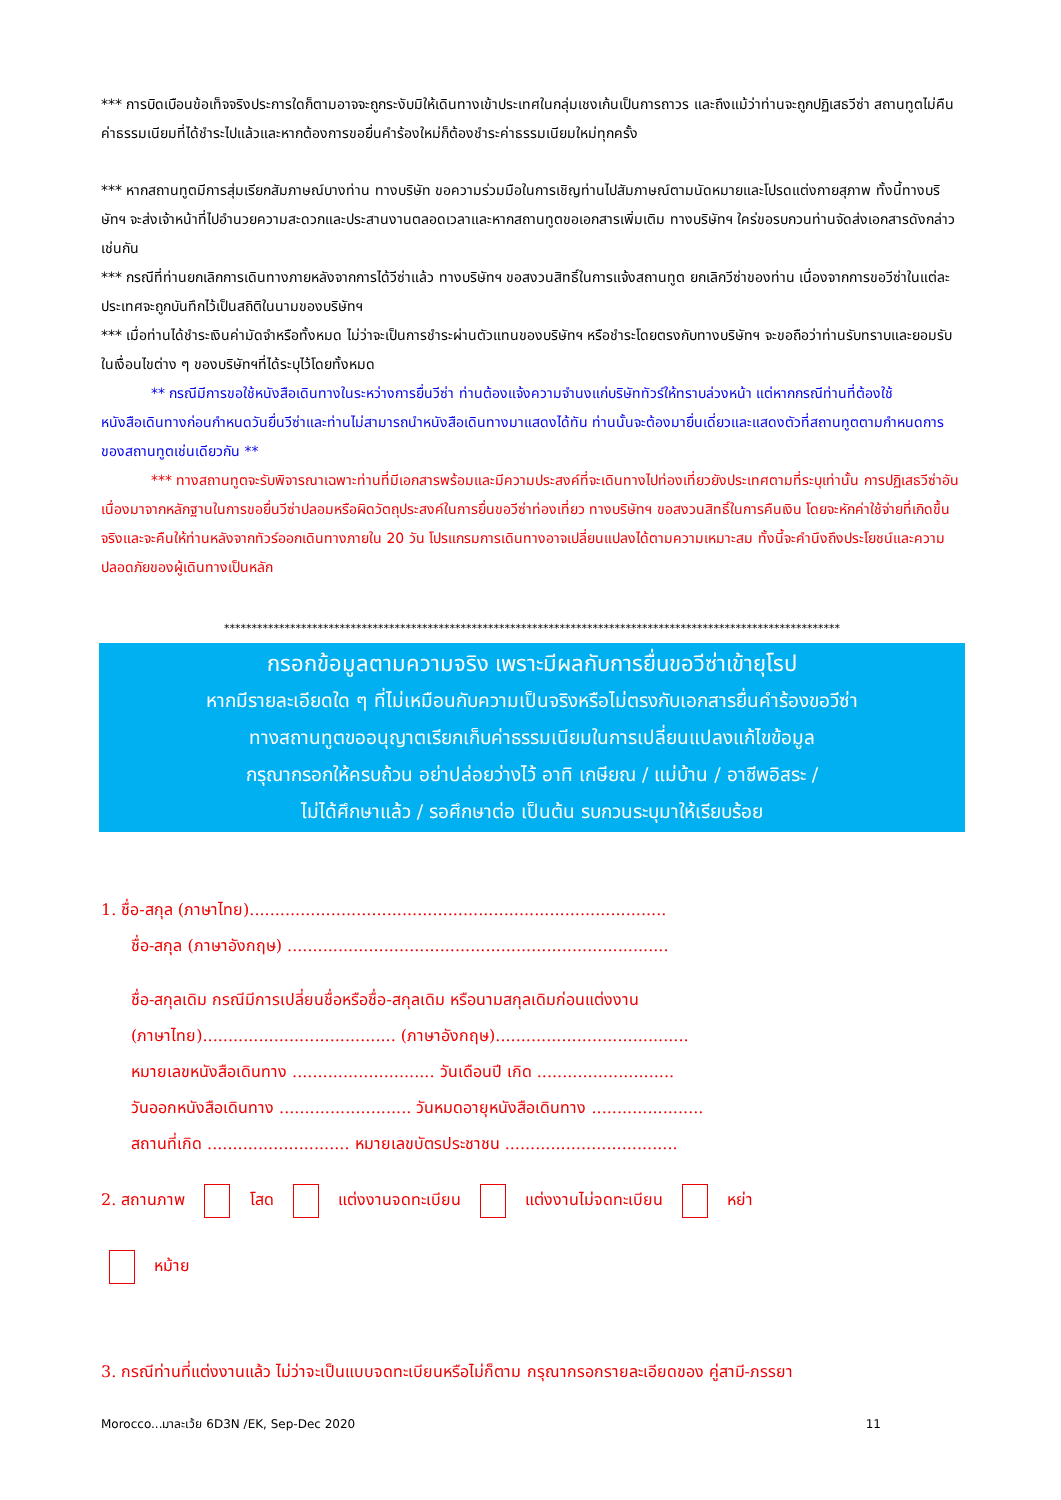*** การบิดเบือนข้อเท็จจริงประการใดก็ตามอาจจะถูกระงับมิให้เดินทางเข้าประเทศในกลุ่มเชงเก้นเป็นการถาวร และถึงแม้ว่าท่านจะถูกปฏิเสธวีซ่า สถานทูตไม่คืนค่าธรรมเนียมที่ได้ชำระไปแล้วและหากต้องการขอยื่นคำร้องใหม่ก็ต้องชำระค่าธรรมเนียมใหม่ทุกครั้ง
*** หากสถานทูตมีการสุ่มเรียกสัมภาษณ์บางท่าน ทางบริษัท ขอความร่วมมือในการเชิญท่านไปสัมภาษณ์ตามนัดหมายและโปรดแต่งกายสุภาพ ทั้งนี้ทางบริษัทฯ จะส่งเจ้าหน้าที่ไปอำนวยความสะดวกและประสานงานตลอดเวลาและหากสถานทูตขอเอกสารเพิ่มเติม ทางบริษัทฯ ใคร่ขอรบกวนท่านจัดส่งเอกสารดังกล่าวเช่นกัน
*** กรณีที่ท่านยกเลิกการเดินทางภายหลังจากการได้วีซ่าแล้ว ทางบริษัทฯ ขอสงวนสิทธิ์ในการแจ้งสถานทูต ยกเลิกวีซ่าของท่าน เนื่องจากการขอวีซ่าในแต่ละประเทศจะถูกบันทึกไว้เป็นสถิติในนามของบริษัทฯ
*** เมื่อท่านได้ชำระเงินค่ามัดจำหรือทั้งหมด ไม่ว่าจะเป็นการชำระผ่านตัวแทนของบริษัทฯ หรือชำระโดยตรงกับทางบริษัทฯ จะขอถือว่าท่านรับทราบและยอมรับในเงื่อนไขต่าง ๆ ของบริษัทฯที่ได้ระบุไว้โดยทั้งหมด
** กรณีมีการขอใช้หนังสือเดินทางในระหว่างการยื่นวีซ่า ท่านต้องแจ้งความจำนงแก่บริษัททัวร์ให้ทราบล่วงหน้า แต่หากกรณีท่านที่ต้องใช้หนังสือเดินทางก่อนกำหนดวันยื่นวีซ่าและท่านไม่สามารถนำหนังสือเดินทางมาแสดงได้ทัน ท่านนั้นจะต้องมายื่นเดี่ยวและแสดงตัวที่สถานทูตตามกำหนดการของสถานทูตเช่นเดียวกัน **
*** ทางสถานทูตจะรับพิจารณาเฉพาะท่านที่มีเอกสารพร้อมและมีความประสงค์ที่จะเดินทางไปท่องเที่ยวยังประเทศตามที่ระบุเท่านั้น การปฏิเสธวีซ่าอันเนื่องมาจากหลักฐานในการขอยื่นวีซ่าปลอมหรือผิดวัตถุประสงค์ในการยื่นขอวีซ่าท่องเที่ยว ทางบริษัทฯ ขอสงวนสิทธิ์ในการคืนเงิน โดยจะหักค่าใช้จ่ายที่เกิดขึ้นจริงและจะคืนให้ท่านหลังจากทัวร์ออกเดินทางภายใน 20 วัน โปรแกรมการเดินทางอาจเปลี่ยนแปลงได้ตามความเหมาะสม ทั้งนี้จะคำนึงถึงประโยชน์และความปลอดภัยของผู้เดินทางเป็นหลัก
****************************************************************************************************************
กรอกข้อมูลตามความจริง เพราะมีผลกับการยื่นขอวีซ่าเข้ายุโรป
หากมีรายละเอียดใด ๆ ที่ไม่เหมือนกับความเป็นจริงหรือไม่ตรงกับเอกสารยื่นคำร้องขอวีซ่า
ทางสถานทูตขออนุญาตเรียกเก็บค่าธรรมเนียมในการเปลี่ยนแปลงแก้ไขข้อมูล
กรุณากรอกให้ครบถ้วน อย่าปล่อยว่างไว้ อาทิ เกษียณ / แม่บ้าน / อาชีพอิสระ /
ไม่ได้ศึกษาแล้ว / รอศึกษาต่อ เป็นต้น รบกวนระบุมาให้เรียบร้อย
1. ชื่อ-สกุล (ภาษาไทย)..................................................................................
ชื่อ-สกุล (ภาษาอังกฤษ) ...........................................................................
ชื่อ-สกุลเดิม กรณีมีการเปลี่ยนชื่อหรือชื่อ-สกุลเดิม หรือนามสกุลเดิมก่อนแต่งงาน
(ภาษาไทย)...................................... (ภาษาอังกฤษ)......................................
หมายเลขหนังสือเดินทาง ............................ วันเดือนปี เกิด ...........................
วันออกหนังสือเดินทาง .......................... วันหมดอายุหนังสือเดินทาง ......................
สถานที่เกิด ............................ หมายเลขบัตรประชาชน ..................................
2. สถานภาพ โสด แต่งงานจดทะเบียน แต่งงานไม่จดทะเบียน หย่า
หม้าย
3. กรณีท่านที่แต่งงานแล้ว ไม่ว่าจะเป็นแบบจดทะเบียนหรือไม่ก็ตาม กรุณากรอกรายละเอียดของ คู่สามี-ภรรยา
Morocco...มาละเว้ย 6D3N /EK, Sep-Dec 2020 11